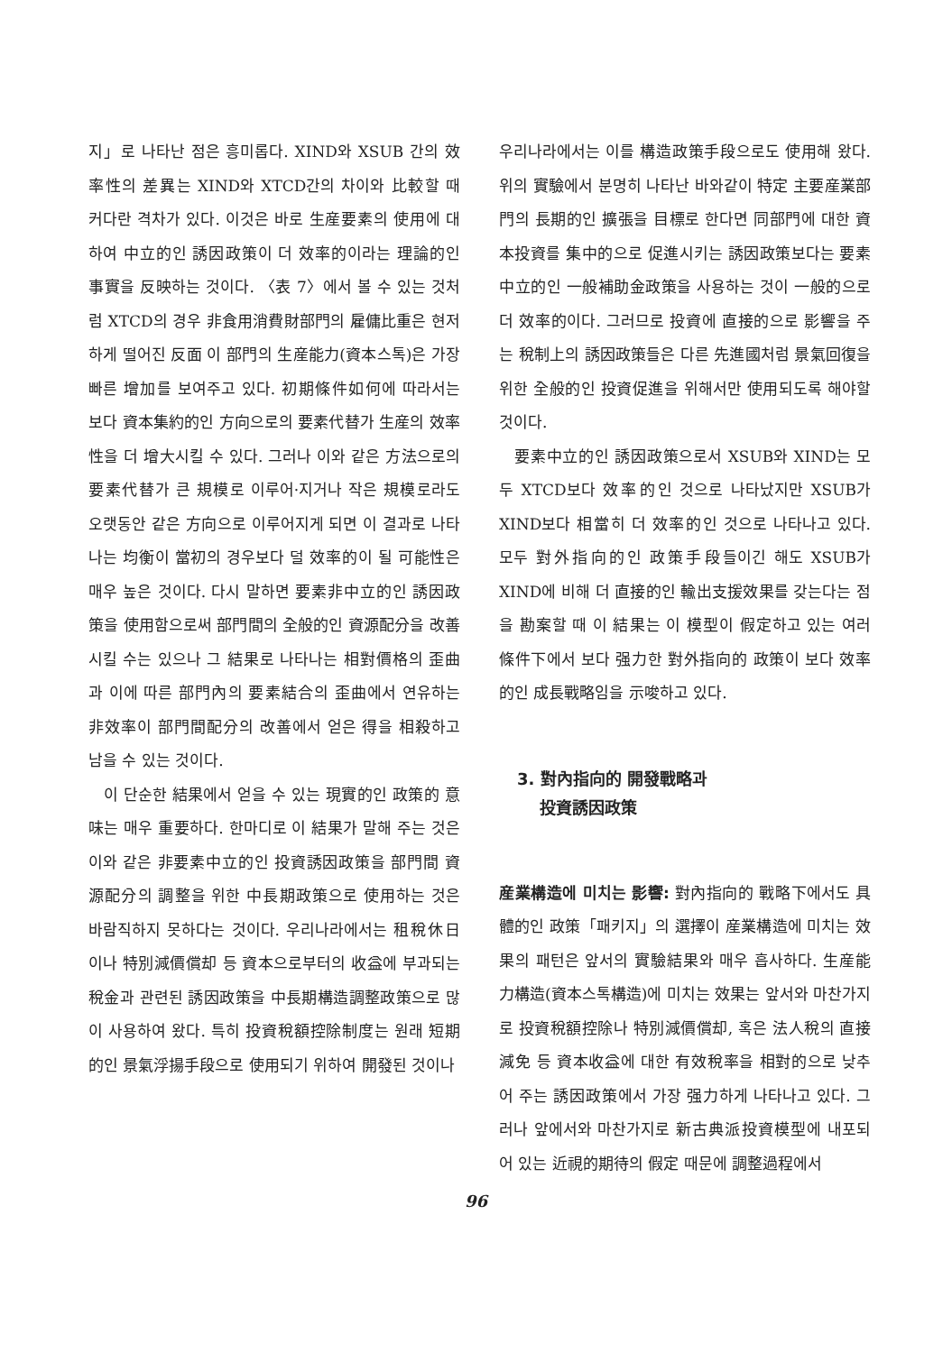지」로 나타난 점은 흥미롭다. XIND와 XSUB 간의 效率性의 差異는 XIND와 XTCD간의 차이와 比較할 때 커다란 격차가 있다. 이것은 바로 生産要素의 使用에 대하여 中立的인 誘因政策이 더 效率的이라는 理論的인 事實을 反映하는 것이다. 〈表 7〉에서 볼 수 있는 것처럼 XTCD의 경우 非食用消費財部門의 雇傭比重은 현저하게 떨어진 反面 이 部門의 生産能力(資本스톡)은 가장 빠른 增加를 보여주고 있다. 初期條件如何에 따라서는 보다 資本集約的인 方向으로의 要素代替가 生産의 效率性을 더 增大시킬 수 있다. 그러나 이와 같은 方法으로의 要素代替가 큰 規模로 이루어·지거나 작은 規模로라도 오랫동안 같은 方向으로 이루어지게 되면 이 결과로 나타나는 均衡이 當初의 경우보다 덜 效率的이 될 可能性은 매우 높은 것이다. 다시 말하면 要素非中立的인 誘因政策을 使用함으로써 部門間의 全般的인 資源配分을 改善시킬 수는 있으나 그 結果로 나타나는 相對價格의 歪曲과 이에 따른 部門內의 要素結合의 歪曲에서 연유하는 非效率이 部門間配分의 改善에서 얻은 得을 相殺하고 남을 수 있는 것이다.
이 단순한 結果에서 얻을 수 있는 現實的인 政策的 意味는 매우 重要하다. 한마디로 이 結果가 말해 주는 것은 이와 같은 非要素中立的인 投資誘因政策을 部門間 資源配分의 調整을 위한 中長期政策으로 使用하는 것은 바람직하지 못하다는 것이다. 우리나라에서는 租稅休日이나 特別減價償却 등 資本으로부터의 收益에 부과되는 稅金과 관련된 誘因政策을 中長期構造調整政策으로 많이 사용하여 왔다. 특히 投資稅額控除制度는 원래 短期的인 景氣浮揚手段으로 使用되기 위하여 開發된 것이나
우리나라에서는 이를 構造政策手段으로도 使用해 왔다. 위의 實驗에서 분명히 나타난 바와같이 特定 主要産業部門의 長期的인 擴張을 目標로 한다면 同部門에 대한 資本投資를 集中的으로 促進시키는 誘因政策보다는 要素中立的인 一般補助金政策을 사용하는 것이 一般的으로 더 效率的이다. 그러므로 投資에 直接的으로 影響을 주는 稅制上의 誘因政策들은 다른 先進國처럼 景氣回復을 위한 全般的인 投資促進을 위해서만 使用되도록 해야할 것이다.
要素中立的인 誘因政策으로서 XSUB와 XIND는 모두 XTCD보다 效率的인 것으로 나타났지만 XSUB가 XIND보다 相當히 더 效率的인 것으로 나타나고 있다. 모두 對外指向的인 政策手段들이긴 해도 XSUB가 XIND에 비해 더 直接的인 輸出支援效果를 갖는다는 점을 勘案할 때 이 結果는 이 模型이 假定하고 있는 여러 條件下에서 보다 强力한 對外指向的 政策이 보다 效率的인 成長戰略임을 示唆하고 있다.
3. 對內指向的 開發戰略과
投資誘因政策
産業構造에 미치는 影響: 對內指向的 戰略下에서도 具體的인 政策「패키지」의 選擇이 産業構造에 미치는 效果의 패턴은 앞서의 實驗結果와 매우 흡사하다. 生産能力構造(資本스톡構造)에 미치는 效果는 앞서와 마찬가지로 投資稅額控除나 特別減價償却, 혹은 法人稅의 直接減免 등 資本收益에 대한 有效稅率을 相對的으로 낮추어 주는 誘因政策에서 가장 强力하게 나타나고 있다. 그러나 앞에서와 마찬가지로 新古典派投資模型에 내포되어 있는 近視的期待의 假定 때문에 調整過程에서
96